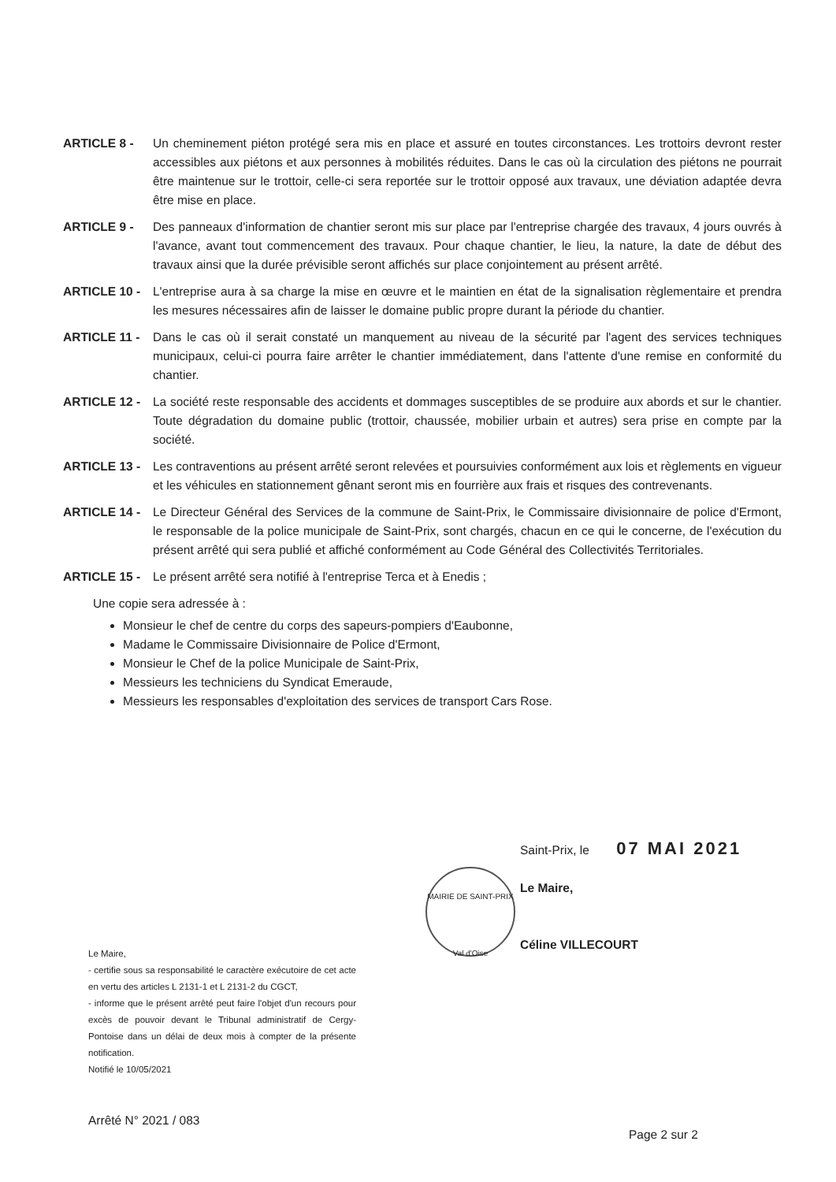ARTICLE 8 - Un cheminement piéton protégé sera mis en place et assuré en toutes circonstances. Les trottoirs devront rester accessibles aux piétons et aux personnes à mobilités réduites. Dans le cas où la circulation des piétons ne pourrait être maintenue sur le trottoir, celle-ci sera reportée sur le trottoir opposé aux travaux, une déviation adaptée devra être mise en place.
ARTICLE 9 - Des panneaux d'information de chantier seront mis sur place par l'entreprise chargée des travaux, 4 jours ouvrés à l'avance, avant tout commencement des travaux. Pour chaque chantier, le lieu, la nature, la date de début des travaux ainsi que la durée prévisible seront affichés sur place conjointement au présent arrêté.
ARTICLE 10 - L'entreprise aura à sa charge la mise en œuvre et le maintien en état de la signalisation règlementaire et prendra les mesures nécessaires afin de laisser le domaine public propre durant la période du chantier.
ARTICLE 11 - Dans le cas où il serait constaté un manquement au niveau de la sécurité par l'agent des services techniques municipaux, celui-ci pourra faire arrêter le chantier immédiatement, dans l'attente d'une remise en conformité du chantier.
ARTICLE 12 - La société reste responsable des accidents et dommages susceptibles de se produire aux abords et sur le chantier. Toute dégradation du domaine public (trottoir, chaussée, mobilier urbain et autres) sera prise en compte par la société.
ARTICLE 13 - Les contraventions au présent arrêté seront relevées et poursuivies conformément aux lois et règlements en vigueur et les véhicules en stationnement gênant seront mis en fourrière aux frais et risques des contrevenants.
ARTICLE 14 - Le Directeur Général des Services de la commune de Saint-Prix, le Commissaire divisionnaire de police d'Ermont, le responsable de la police municipale de Saint-Prix, sont chargés, chacun en ce qui le concerne, de l'exécution du présent arrêté qui sera publié et affiché conformément au Code Général des Collectivités Territoriales.
ARTICLE 15 - Le présent arrêté sera notifié à l'entreprise Terca et à Enedis ;
Une copie sera adressée à :
Monsieur le chef de centre du corps des sapeurs-pompiers d'Eaubonne,
Madame le Commissaire Divisionnaire de Police d'Ermont,
Monsieur le Chef de la police Municipale de Saint-Prix,
Messieurs les techniciens du Syndicat Emeraude,
Messieurs les responsables d'exploitation des services de transport Cars Rose.
MAIRIE DE SAINT-PRIX
Val d'Oise
Saint-Prix, le 07 MAI 2021
Le Maire,
Céline VILLECOURT
Le Maire,
- certifie sous sa responsabilité le caractère exécutoire de cet acte en vertu des articles L 2131-1 et L 2131-2 du CGCT,
- informe que le présent arrêté peut faire l'objet d'un recours pour excès de pouvoir devant le Tribunal administratif de Cergy-Pontoise dans un délai de deux mois à compter de la présente notification.
Notifié le 10/05/2021
Arrêté N° 2021 / 083
Page 2 sur 2